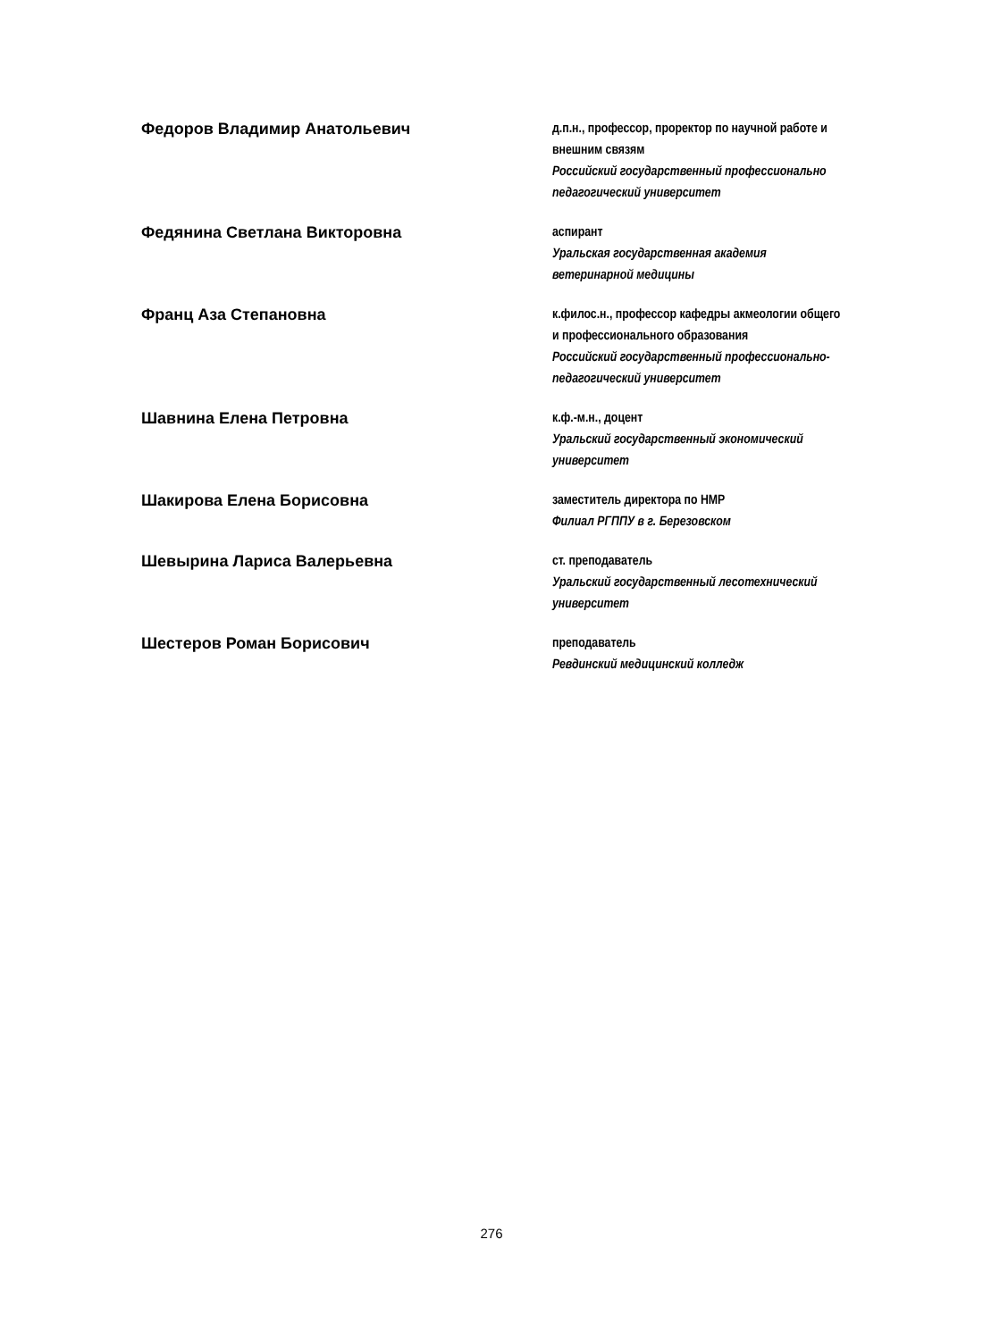Федоров Владимир Анатольевич
д.п.н., профессор, проректор по научной работе и внешним связям
Российский государственный профессионально педагогический университет
Федянина Светлана Викторовна
аспирант
Уральская государственная академия ветеринарной медицины
Франц Аза Степановна
к.филос.н., профессор кафедры акмеологии общего и профессионального образования
Российский государственный профессионально-педагогический университет
Шавнина Елена Петровна
к.ф.-м.н., доцент
Уральский государственный экономический университет
Шакирова Елена Борисовна
заместитель директора по НМР
Филиал РГППУ в г. Березовском
Шевырина Лариса Валерьевна
ст. преподаватель
Уральский государственный лесотехнический университет
Шестеров Роман Борисович
преподаватель
Ревдинский медицинский колледж
276